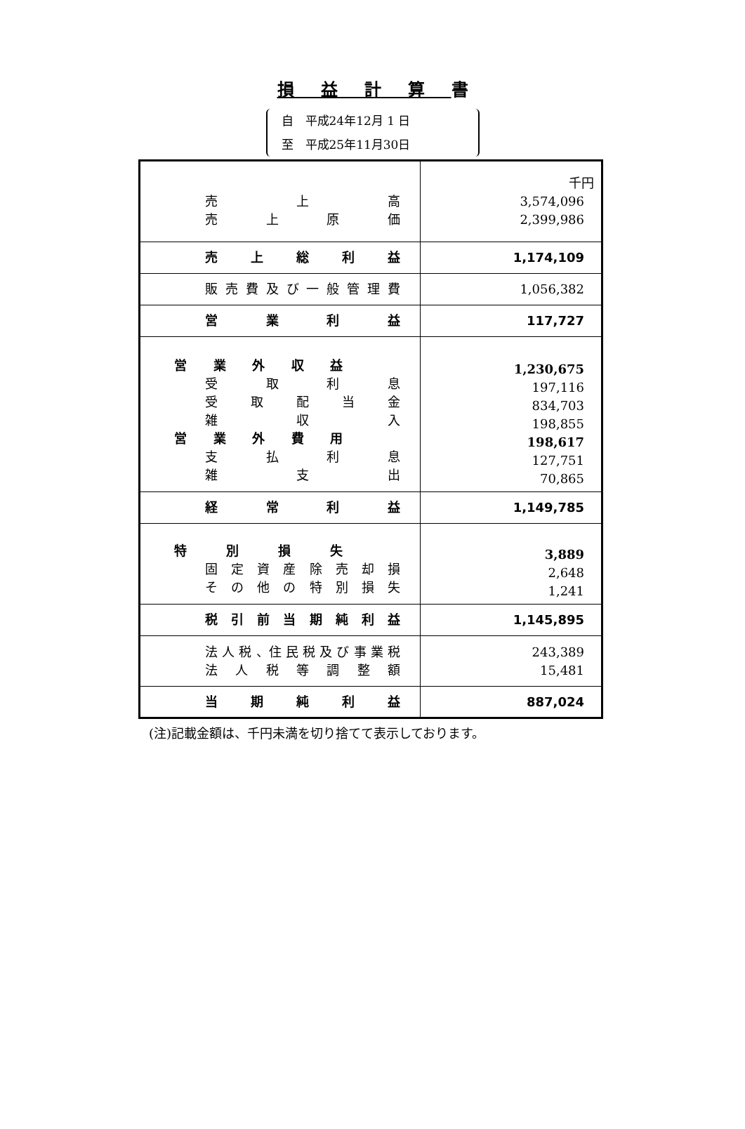損益計算書
自　平成24年12月 1 日
至　平成25年11月30日
| 売 上 高 売 上 原 価 | 千円 3,574,096 2,399,986 |
| 売 上 総 利 益 | 1,174,109 |
| 販 売 費 及 び 一 般 管 理 費 | 1,056,382 |
| 営 業 利 益 | 117,727 |
| 営 業 外 収 益 受 取 利 息 受 取 配 当 金 雑 収 入 営 業 外 費 用 支 払 利 息 雑 支 出 | 1,230,675 197,116 834,703 198,855 198,617 127,751 70,865 |
| 経 常 利 益 | 1,149,785 |
| 特 別 損 失 固 定 資 産 除 売 却 損 そ の 他 の 特 別 損 失 | 3,889 2,648 1,241 |
| 税 引 前 当 期 純 利 益 | 1,145,895 |
| 法 人 税 、住 民 税 及 び 事 業 税 法 人 税 等 調 整 額 | 243,389 15,481 |
| 当 期 純 利 益 | 887,024 |
(注)記載金額は、千円未満を切り捨てて表示しております。